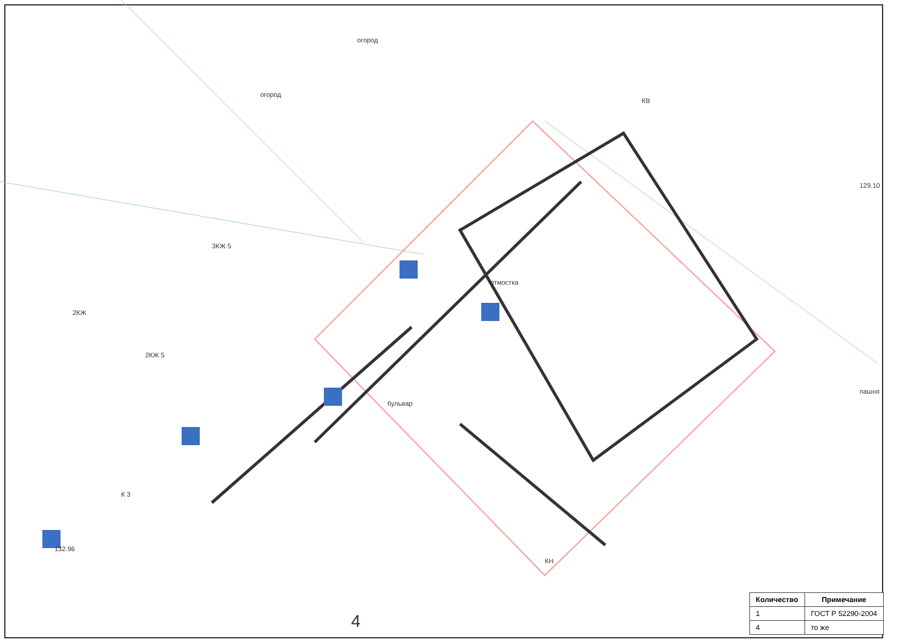огород
огород
3КЖ 5
2КЖ
2КЖ 5
отмостка
бульвар
пашня
4
К 3
КВ
КН
129.10
132.96
| Количество | Примечание |
| --- | --- |
| 1 | ГОСТ Р 52290-2004 |
| 4 | то же |